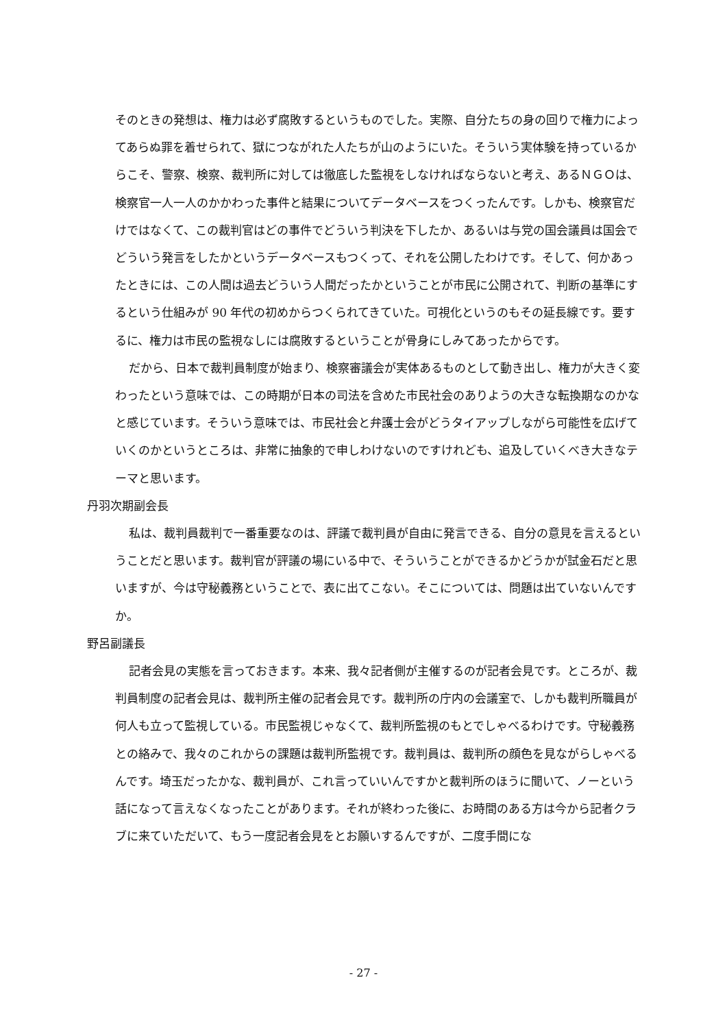そのときの発想は、権力は必ず腐敗するというものでした。実際、自分たちの身の回りで権力によってあらぬ罪を着せられて、獄につながれた人たちが山のようにいた。そういう実体験を持っているからこそ、警察、検察、裁判所に対しては徹底した監視をしなければならないと考え、あるＮＧＯは、検察官一人一人のかかわった事件と結果についてデータベースをつくったんです。しかも、検察官だけではなくて、この裁判官はどの事件でどういう判決を下したか、あるいは与党の国会議員は国会でどういう発言をしたかというデータベースもつくって、それを公開したわけです。そして、何かあったときには、この人間は過去どういう人間だったかということが市民に公開されて、判断の基準にするという仕組みが 90 年代の初めからつくられてきていた。可視化というのもその延長線です。要するに、権力は市民の監視なしには腐敗するということが骨身にしみてあったからです。
だから、日本で裁判員制度が始まり、検察審議会が実体あるものとして動き出し、権力が大きく変わったという意味では、この時期が日本の司法を含めた市民社会のありようの大きな転換期なのかなと感じています。そういう意味では、市民社会と弁護士会がどうタイアップしながら可能性を広げていくのかというところは、非常に抽象的で申しわけないのですけれども、追及していくべき大きなテーマと思います。
丹羽次期副会長
私は、裁判員裁判で一番重要なのは、評議で裁判員が自由に発言できる、自分の意見を言えるということだと思います。裁判官が評議の場にいる中で、そういうことができるかどうかが試金石だと思いますが、今は守秘義務ということで、表に出てこない。そこについては、問題は出ていないんですか。
野呂副議長
記者会見の実態を言っておきます。本来、我々記者側が主催するのが記者会見です。ところが、裁判員制度の記者会見は、裁判所主催の記者会見です。裁判所の庁内の会議室で、しかも裁判所職員が何人も立って監視している。市民監視じゃなくて、裁判所監視のもとでしゃべるわけです。守秘義務との絡みで、我々のこれからの課題は裁判所監視です。裁判員は、裁判所の顔色を見ながらしゃべるんです。埼玉だったかな、裁判員が、これ言っていいんですかと裁判所のほうに聞いて、ノーという話になって言えなくなったことがあります。それが終わった後に、お時間のある方は今から記者クラブに来ていただいて、もう一度記者会見をとお願いするんですが、二度手間にな
- 27 -